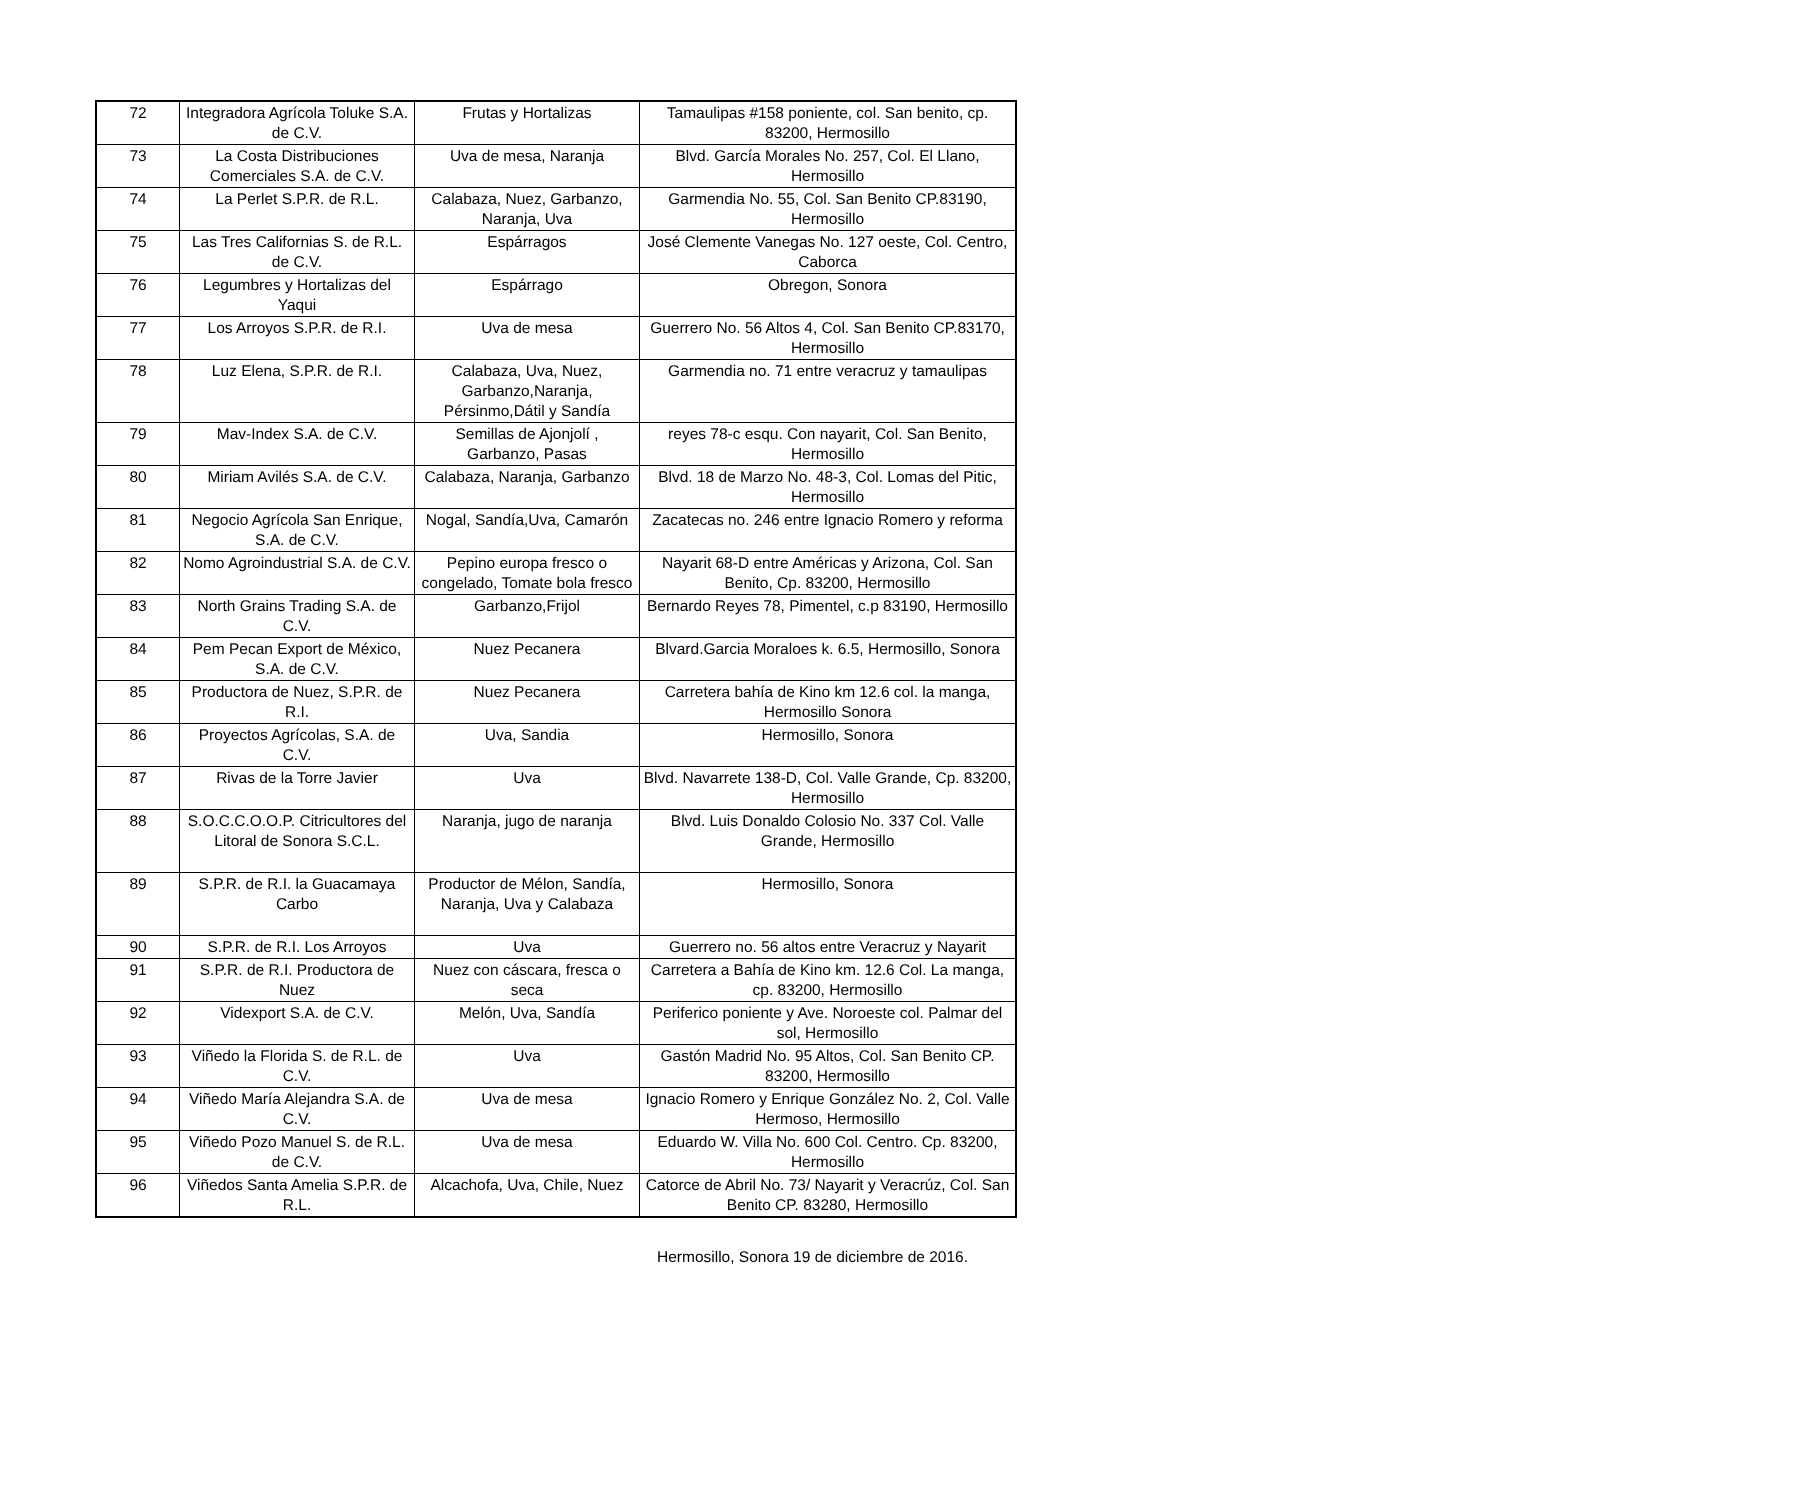| 72 | Integradora Agrícola Toluke S.A. de C.V. | Frutas y Hortalizas | Tamaulipas #158 poniente, col. San benito, cp. 83200, Hermosillo |
| 73 | La Costa Distribuciones Comerciales S.A. de C.V. | Uva de mesa, Naranja | Blvd. García Morales No. 257, Col. El Llano, Hermosillo |
| 74 | La Perlet S.P.R. de R.L. | Calabaza, Nuez, Garbanzo, Naranja, Uva | Garmendia No. 55, Col. San Benito CP.83190, Hermosillo |
| 75 | Las Tres Californias S. de R.L. de C.V. | Espárragos | José Clemente Vanegas No. 127 oeste, Col. Centro, Caborca |
| 76 | Legumbres y Hortalizas del Yaqui | Espárrago | Obregon, Sonora |
| 77 | Los Arroyos S.P.R. de R.I. | Uva de mesa | Guerrero No. 56 Altos 4, Col. San Benito CP.83170, Hermosillo |
| 78 | Luz Elena, S.P.R. de R.I. | Calabaza, Uva, Nuez, Garbanzo,Naranja, Pérsinmo,Dátil y Sandía | Garmendia no. 71 entre veracruz y tamaulipas |
| 79 | Mav-Index S.A. de C.V. | Semillas de Ajonjolí , Garbanzo, Pasas | reyes 78-c esqu. Con nayarit, Col. San Benito, Hermosillo |
| 80 | Miriam Avilés S.A. de C.V. | Calabaza, Naranja, Garbanzo | Blvd. 18 de Marzo No. 48-3, Col. Lomas del Pitic, Hermosillo |
| 81 | Negocio Agrícola San Enrique, S.A. de C.V. | Nogal, Sandía,Uva, Camarón | Zacatecas no. 246 entre Ignacio Romero y reforma |
| 82 | Nomo Agroindustrial S.A. de C.V. | Pepino europa fresco o congelado, Tomate bola fresco | Nayarit 68-D entre Américas y Arizona, Col. San Benito, Cp. 83200, Hermosillo |
| 83 | North Grains Trading S.A. de C.V. | Garbanzo,Frijol | Bernardo Reyes 78, Pimentel, c.p 83190, Hermosillo |
| 84 | Pem Pecan Export de México, S.A. de C.V. | Nuez Pecanera | Blvard.Garcia Moraloes k. 6.5, Hermosillo, Sonora |
| 85 | Productora de Nuez, S.P.R. de R.I. | Nuez Pecanera | Carretera bahía de Kino km 12.6 col. la manga, Hermosillo Sonora |
| 86 | Proyectos Agrícolas, S.A. de C.V. | Uva, Sandia | Hermosillo, Sonora |
| 87 | Rivas de la Torre Javier | Uva | Blvd. Navarrete 138-D, Col. Valle Grande, Cp. 83200, Hermosillo |
| 88 | S.O.C.C.O.O.P. Citricultores del Litoral de Sonora S.C.L. | Naranja, jugo de naranja | Blvd. Luis Donaldo Colosio No. 337 Col. Valle Grande, Hermosillo |
| 89 | S.P.R. de R.I. la Guacamaya Carbo | Productor de Mélon, Sandía, Naranja, Uva y Calabaza | Hermosillo, Sonora |
| 90 | S.P.R. de R.I. Los Arroyos | Uva | Guerrero no. 56 altos entre Veracruz y Nayarit |
| 91 | S.P.R. de R.I. Productora de Nuez | Nuez con cáscara, fresca o seca | Carretera a Bahía de Kino km. 12.6 Col. La manga, cp. 83200, Hermosillo |
| 92 | Videxport S.A. de C.V. | Melón, Uva, Sandía | Periferico poniente y Ave. Noroeste col. Palmar del sol, Hermosillo |
| 93 | Viñedo la Florida S. de R.L. de C.V. | Uva | Gastón Madrid No. 95 Altos, Col. San Benito CP. 83200, Hermosillo |
| 94 | Viñedo María Alejandra S.A. de C.V. | Uva de mesa | Ignacio Romero y Enrique González No. 2, Col. Valle Hermoso, Hermosillo |
| 95 | Viñedo Pozo Manuel S. de R.L. de C.V. | Uva de mesa | Eduardo W. Villa No. 600 Col. Centro. Cp. 83200, Hermosillo |
| 96 | Viñedos Santa Amelia S.P.R. de R.L. | Alcachofa, Uva, Chile, Nuez | Catorce de Abril No. 73/ Nayarit y Veracrúz, Col. San Benito CP. 83280, Hermosillo |
Hermosillo, Sonora 19 de diciembre de 2016.